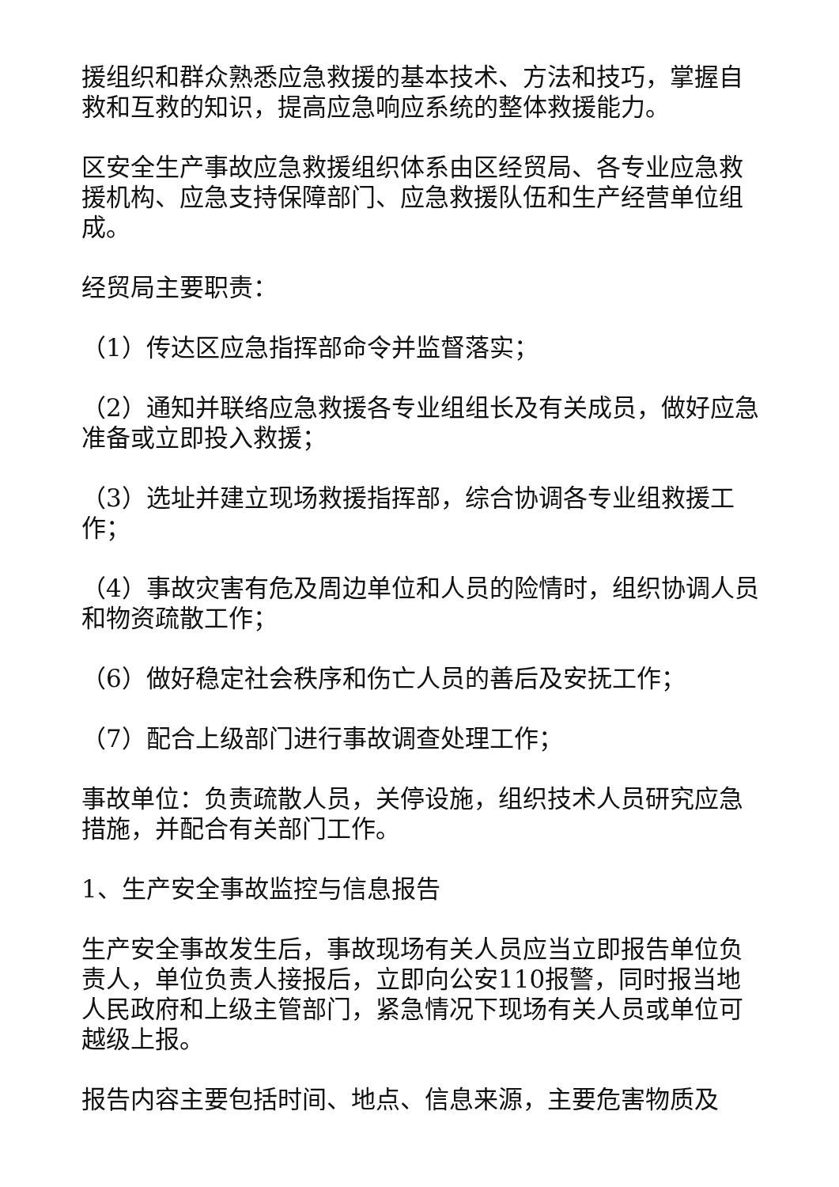援组织和群众熟悉应急救援的基本技术、方法和技巧，掌握自救和互救的知识，提高应急响应系统的整体救援能力。
区安全生产事故应急救援组织体系由区经贸局、各专业应急救援机构、应急支持保障部门、应急救援队伍和生产经营单位组成。
经贸局主要职责：
（1）传达区应急指挥部命令并监督落实；
（2）通知并联络应急救援各专业组组长及有关成员，做好应急准备或立即投入救援；
（3）选址并建立现场救援指挥部，综合协调各专业组救援工作；
（4）事故灾害有危及周边单位和人员的险情时，组织协调人员和物资疏散工作；
（6）做好稳定社会秩序和伤亡人员的善后及安抚工作；
（7）配合上级部门进行事故调查处理工作；
事故单位：负责疏散人员，关停设施，组织技术人员研究应急措施，并配合有关部门工作。
1、生产安全事故监控与信息报告
生产安全事故发生后，事故现场有关人员应当立即报告单位负责人，单位负责人接报后，立即向公安110报警，同时报当地人民政府和上级主管部门，紧急情况下现场有关人员或单位可越级上报。
报告内容主要包括时间、地点、信息来源，主要危害物质及